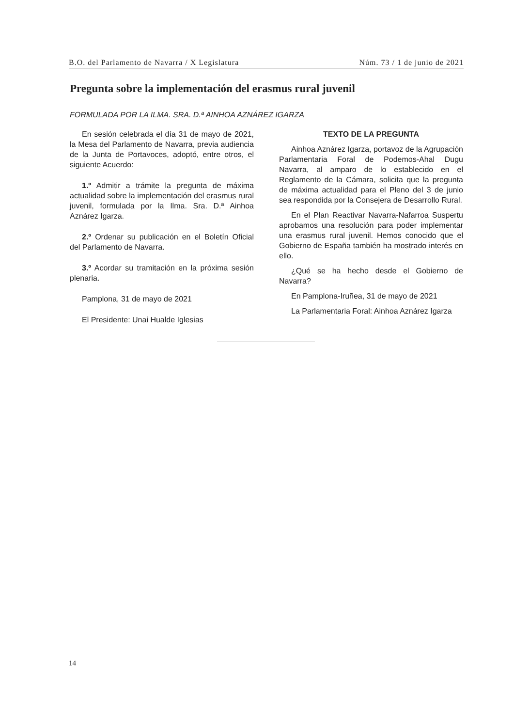B.O. del Parlamento de Navarra / X Legislatura Núm. 73 / 1 de junio de 2021
Pregunta sobre la implementación del erasmus rural juvenil
FORMULADA POR LA ILMA. SRA. D.ª AINHOA AZNÁREZ IGARZA
En sesión celebrada el día 31 de mayo de 2021, la Mesa del Parlamento de Navarra, previa audiencia de la Junta de Portavoces, adoptó, entre otros, el siguiente Acuerdo:
1.º Admitir a trámite la pregunta de máxima actualidad sobre la implementación del erasmus rural juvenil, formulada por la Ilma. Sra. D.ª Ainhoa Aznárez Igarza.
2.º Ordenar su publicación en el Boletín Oficial del Parlamento de Navarra.
3.º Acordar su tramitación en la próxima sesión plenaria.
Pamplona, 31 de mayo de 2021
El Presidente: Unai Hualde Iglesias
TEXTO DE LA PREGUNTA
Ainhoa Aznárez Igarza, portavoz de la Agrupación Parlamentaria Foral de Podemos-Ahal Dugu Navarra, al amparo de lo establecido en el Reglamento de la Cámara, solicita que la pregunta de máxima actualidad para el Pleno del 3 de junio sea respondida por la Consejera de Desarrollo Rural.
En el Plan Reactivar Navarra-Nafarroa Suspertu aprobamos una resolución para poder implementar una erasmus rural juvenil. Hemos conocido que el Gobierno de España también ha mostrado interés en ello.
¿Qué se ha hecho desde el Gobierno de Navarra?
En Pamplona-Iruñea, 31 de mayo de 2021
La Parlamentaria Foral: Ainhoa Aznárez Igarza
14